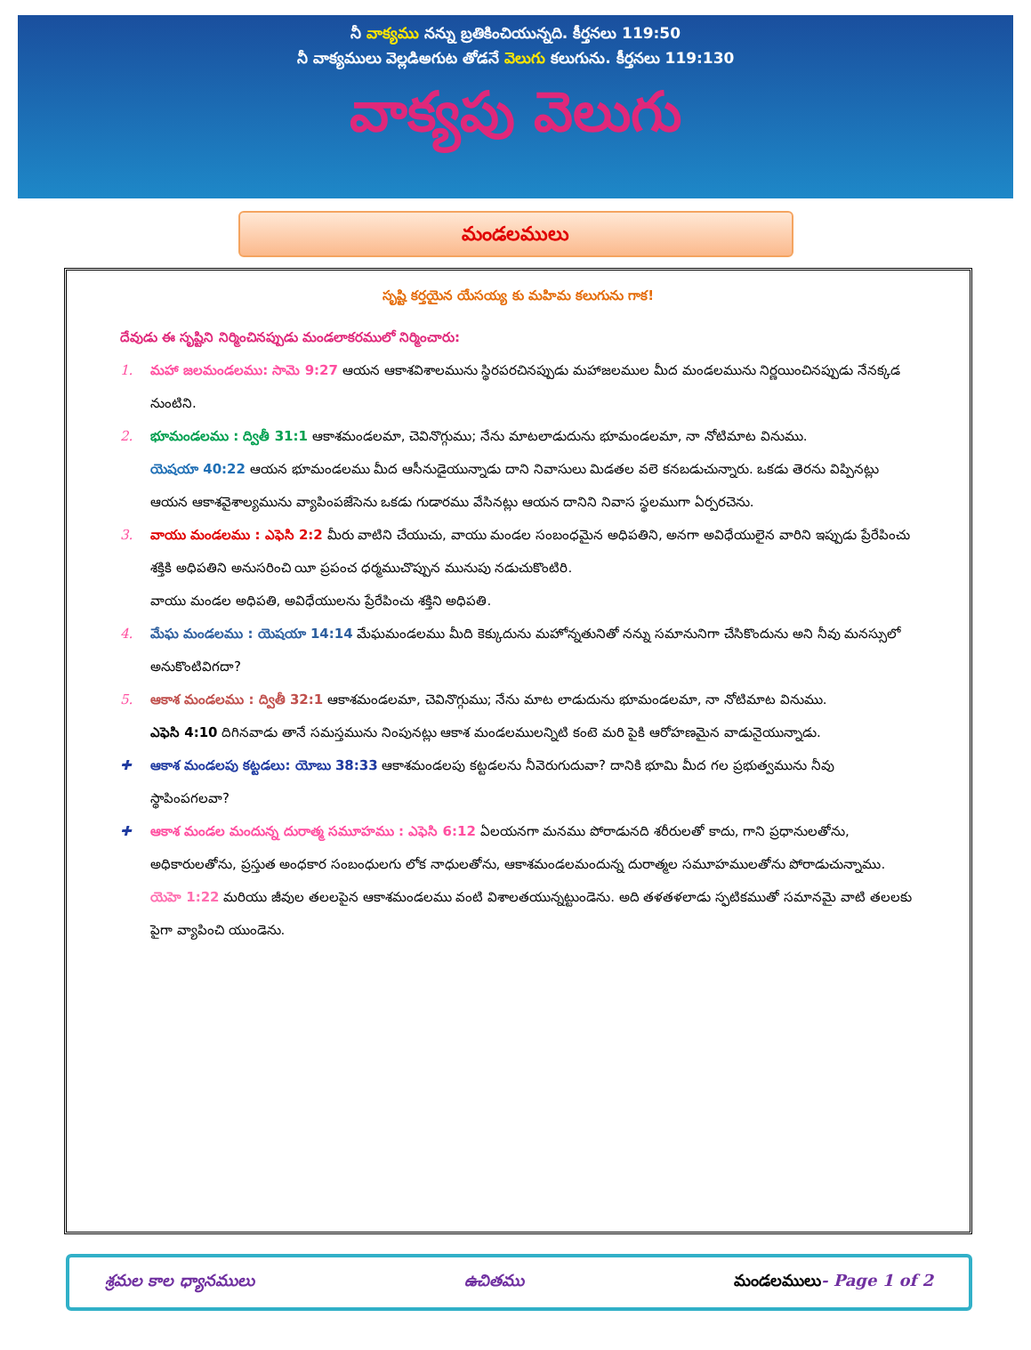నీ వాక్యము నన్ను బ్రతికించియున్నది. కీర్తనలు 119:50
నీ వాక్యములు వెల్లడిఅగుట తోడనే వెలుగు కలుగును. కీర్తనలు 119:130
వాక్యపు వెలుగు
మండలములు
సృష్టి కర్తయైన యేసయ్య కు మహిమ కలుగును గాక!
దేవుడు ఈ సృష్టిని నిర్మించినప్పుడు మండలాకరములో నిర్మించారు:
1. మహా జలమండలము: సామె 9:27 ఆయన ఆకాశవిశాలమును స్థిరపరచినప్పుడు మహాజలముల మీద మండలమును నిర్ణయించినప్పుడు నేనక్కడ నుంటిని.
2. భూమండలము : ద్వితీ 31:1 ఆకాశమండలమా, చెవినొగ్గుము; నేను మాటలాడుదును భూమండలమా, నా నోటిమాట వినుము.
యెషయా 40:22 ఆయన భూమండలము మీద ఆసీనుడైయున్నాడు దాని నివాసులు మిడతల వలె కనబడుచున్నారు. ఒకడు తెరను విప్పినట్లు ఆయన ఆకాశవైశాల్యమును వ్యాపింపజేసెను ఒకడు గుడారము వేసినట్లు ఆయన దానిని నివాస స్థలముగా ఏర్పరచెను.
3. వాయు మండలము : ఎఫెసి 2:2 మీరు వాటిని చేయుచు, వాయు మండల సంబంధమైన అధిపతిని, అనగా అవిధేయులైన వారిని ఇప్పుడు ప్రేరేపించు శక్తికి అధిపతిని అనుసరించి యీ ప్రపంచ ధర్మముచొప్పున మునుపు నడుచుకొంటిరి.
వాయు మండల అధిపతి, అవిధేయులను ప్రేరేపించు శక్తిని అధిపతి.
4. మేఘ మండలము : యెషయా 14:14 మేఘమండలము మీది కెక్కుదును మహోన్నతునితో నన్ను సమానునిగా చేసికొందును అని నీవు మనస్సులో అనుకొంటివిగదా?
5. ఆకాశ మండలము : ద్వితీ 32:1 ఆకాశమండలమా, చెవినొగ్గుము; నేను మాట లాడుదును భూమండలమా, నా నోటిమాట వినుము.
ఎఫెసి 4:10 దిగినవాడు తానే సమస్తమును నింపునట్లు ఆకాశ మండలములన్నిటి కంటె మరి పైకి ఆరోహణమైన వాడునైయున్నాడు.
✚ ఆకాశ మండలపు కట్టడలు: యోబు 38:33 ఆకాశమండలపు కట్టడలను నీవెరుగుదువా? దానికి భూమి మీద గల ప్రభుత్వమును నీవు స్థాపింపగలవా?
✚ ఆకాశ మండల మందున్న దురాత్మ సమూహము : ఎఫెసి 6:12 ఏలయనగా మనము పోరాడునది శరీరులతో కాదు, గాని ప్రధానులతోను, అధికారులతోను, ప్రస్తుత అంధకార సంబంధులగు లోక నాధులతోను, ఆకాశమండలమందున్న దురాత్మల సమూహములతోను పోరాడుచున్నాము.
యెహె 1:22 మరియు జీవుల తలలపైన ఆకాశమండలము వంటి విశాలతయున్నట్టుండెను. అది తళతళలాడు స్ఫటికముతో సమానమై వాటి తలలకు పైగా వ్యాపించి యుండెను.
శ్రమల కాల ధ్యానములు ఉచితము మండలములు- Page 1 of 2